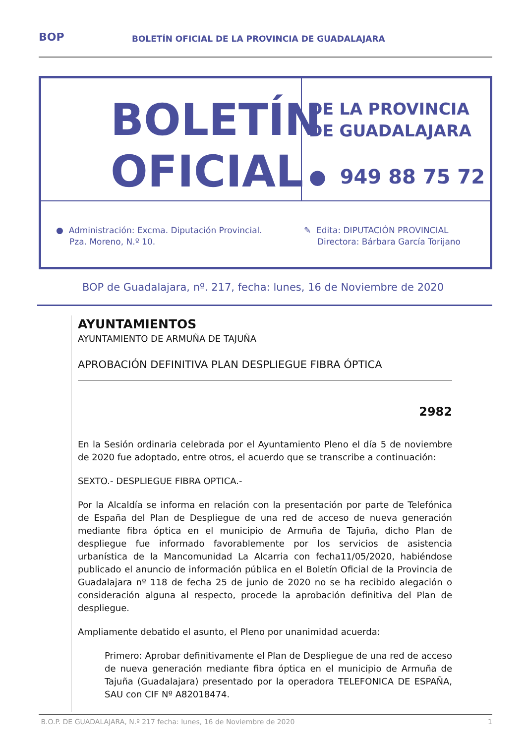BOP BOLETÍN OFICIAL DE LA PROVINCIA DE GUADALAJARA
BOLETÍN
OFICIAL
DE LA PROVINCIA
DE GUADALAJARA
● 949 88 75 72
● Administración: Excma. Diputación Provincial.
Pza. Moreno, N.º 10.
✎ Edita: DIPUTACIÓN PROVINCIAL
Directora: Bárbara García Torijano
BOP de Guadalajara, nº. 217, fecha: lunes, 16 de Noviembre de 2020
AYUNTAMIENTOS
AYUNTAMIENTO DE ARMUÑA DE TAJUÑA
APROBACIÓN DEFINITIVA PLAN DESPLIEGUE FIBRA ÓPTICA
2982
En la Sesión ordinaria celebrada por el Ayuntamiento Pleno el día 5 de noviembre de 2020 fue adoptado, entre otros, el acuerdo que se transcribe a continuación:
SEXTO.- DESPLIEGUE FIBRA OPTICA.-
Por la Alcaldía se informa en relación con la presentación por parte de Telefónica de España del Plan de Despliegue de una red de acceso de nueva generación mediante fibra óptica en el municipio de Armuña de Tajuña, dicho Plan de despliegue fue informado favorablemente por los servicios de asistencia urbanística de la Mancomunidad La Alcarria con fecha11/05/2020, habiéndose publicado el anuncio de información pública en el Boletín Oficial de la Provincia de Guadalajara nº 118 de fecha 25 de junio de 2020 no se ha recibido alegación o consideración alguna al respecto, procede la aprobación definitiva del Plan de despliegue.
Ampliamente debatido el asunto, el Pleno por unanimidad acuerda:
Primero: Aprobar definitivamente el Plan de Despliegue de una red de acceso de nueva generación mediante fibra óptica en el municipio de Armuña de Tajuña (Guadalajara) presentado por la operadora TELEFONICA DE ESPAÑA, SAU con CIF Nº A82018474.
B.O.P. DE GUADALAJARA, N.º 217 fecha: lunes, 16 de Noviembre de 2020 1